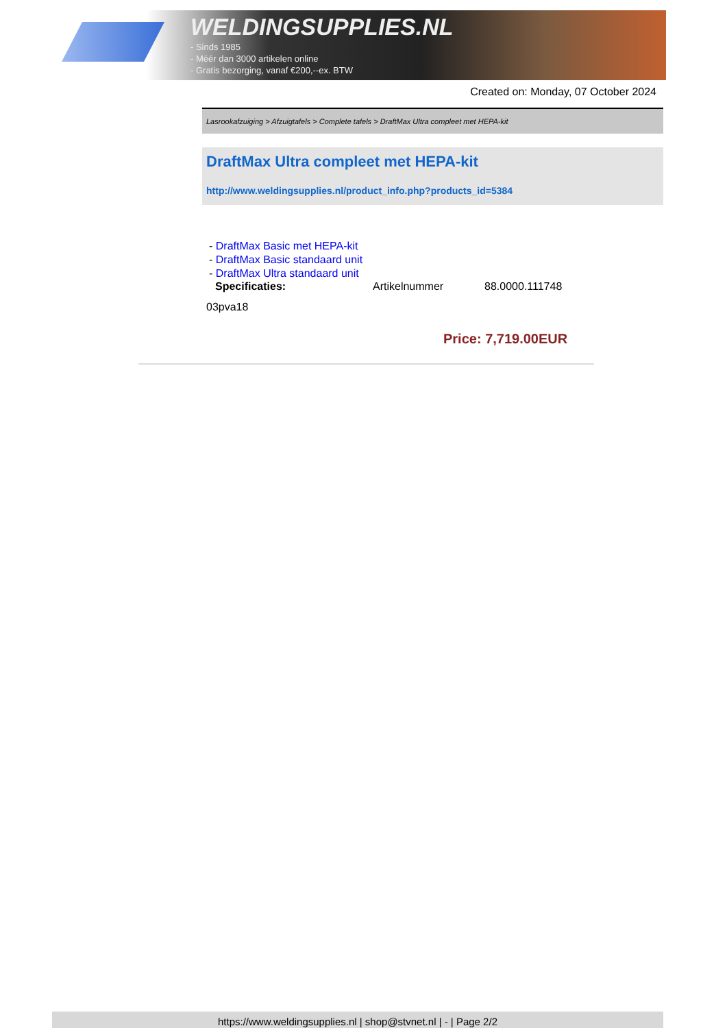WELDINGSUPPLIES.NL
- Sinds 1985
- Méér dan 3000 artikelen online
- Gratis bezorging, vanaf €200,--ex. BTW
Created on: Monday, 07 October 2024
Lasrookafzuiging > Afzuigtafels > Complete tafels > DraftMax Ultra compleet met HEPA-kit
DraftMax Ultra compleet met HEPA-kit
http://www.weldingsupplies.nl/product_info.php?products_id=5384
- DraftMax Basic met HEPA-kit
- DraftMax Basic standaard unit
- DraftMax Ultra standaard unit
Specificaties: Artikelnummer 88.0000.111748
03pva18
Price: 7,719.00EUR
https://www.weldingsupplies.nl | shop@stvnet.nl | - | Page 2/2